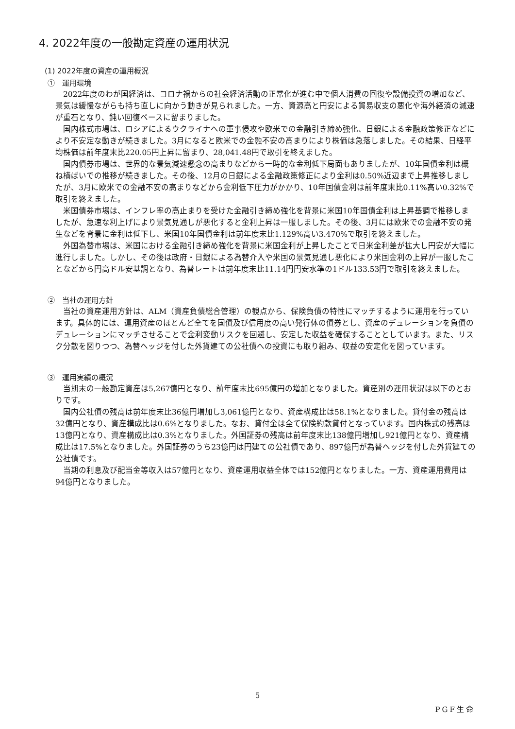4. 2022年度の一般勘定資産の運用状況
(1) 2022年度の資産の運用概況
①　運用環境
2022年度のわが国経済は、コロナ禍からの社会経済活動の正常化が進む中で個人消費の回復や設備投資の増加など、景気は緩慢ながらも持ち直しに向かう動きが見られました。一方、資源高と円安による貿易収支の悪化や海外経済の減速が重石となり、鈍い回復ペースに留まりました。
国内株式市場は、ロシアによるウクライナへの軍事侵攻や欧米での金融引き締め強化、日銀による金融政策修正などにより不安定な動きが続きました。3月になると欧米での金融不安の高まりにより株価は急落しました。その結果、日経平均株価は前年度末比220.05円上昇に留まり、28,041.48円で取引を終えました。
国内債券市場は、世界的な景気減速懸念の高まりなどから一時的な金利低下局面もありましたが、10年国債金利は概ね横ばいでの推移が続きました。その後、12月の日銀による金融政策修正により金利は0.50%近辺まで上昇推移しましたが、3月に欧米での金融不安の高まりなどから金利低下圧力がかかり、10年国債金利は前年度末比0.11%高い0.32%で取引を終えました。
米国債券市場は、インフレ率の高止まりを受けた金融引き締め強化を背景に米国10年国債金利は上昇基調で推移しましたが、急速な利上げにより景気見通しが悪化すると金利上昇は一服しました。その後、3月には欧米での金融不安の発生などを背景に金利は低下し、米国10年国債金利は前年度末比1.129%高い3.470%で取引を終えました。
外国為替市場は、米国における金融引き締め強化を背景に米国金利が上昇したことで日米金利差が拡大し円安が大幅に進行しました。しかし、その後は政府・日銀による為替介入や米国の景気見通し悪化により米国金利の上昇が一服したことなどから円高ドル安基調となり、為替レートは前年度末比11.14円円安水準の1ドル133.53円で取引を終えました。
②　当社の運用方針
当社の資産運用方針は、ALM（資産負債総合管理）の観点から、保険負債の特性にマッチするように運用を行っています。具体的には、運用資産のほとんど全てを国債及び信用度の高い発行体の債券とし、資産のデュレーションを負債のデュレーションにマッチさせることで金利変動リスクを回避し、安定した収益を確保することとしています。また、リスク分散を図りつつ、為替ヘッジを付した外貨建ての公社債への投資にも取り組み、収益の安定化を図っています。
③　運用実績の概況
当期末の一般勘定資産は5,267億円となり、前年度末比695億円の増加となりました。資産別の運用状況は以下のとおりです。
国内公社債の残高は前年度末比36億円増加し3,061億円となり、資産構成比は58.1%となりました。貸付金の残高は32億円となり、資産構成比は0.6%となりました。なお、貸付金は全て保険約款貸付となっています。国内株式の残高は13億円となり、資産構成比は0.3%となりました。外国証券の残高は前年度末比138億円増加し921億円となり、資産構成比は17.5%となりました。外国証券のうち23億円は円建ての公社債であり、897億円が為替ヘッジを付した外貨建ての公社債です。
当期の利息及び配当金等収入は57億円となり、資産運用収益全体では152億円となりました。一方、資産運用費用は94億円となりました。
5
PGF生命